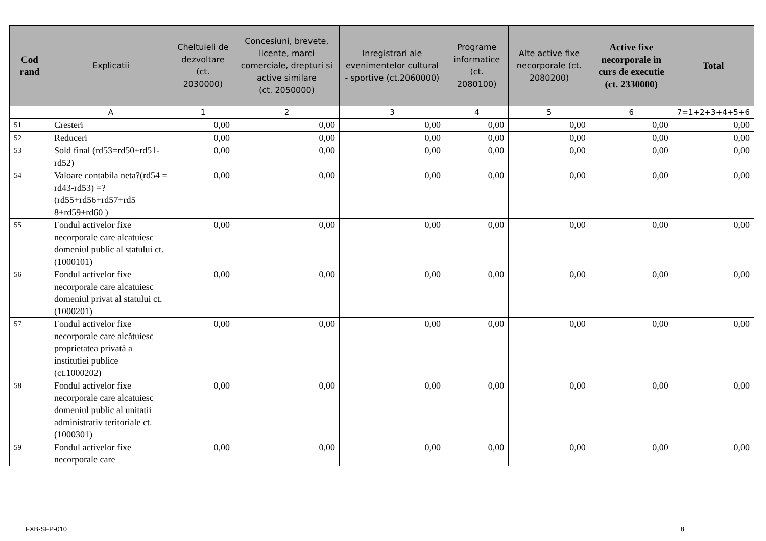| Cod rand | Explicatii | Cheltuieli de dezvoltare (ct. 2030000) | Concesiuni, brevete, licente, marci comerciale, drepturi si active similare (ct. 2050000) | Inregistrari ale evenimentelor cultural - sportive (ct.2060000) | Programe informatice (ct. 2080100) | Alte active fixe necorporale (ct. 2080200) | Active fixe necorporale in curs de executie (ct. 2330000) | Total |
| --- | --- | --- | --- | --- | --- | --- | --- | --- |
| | A | 1 | 2 | 3 | 4 | 5 | 6 | 7=1+2+3+4+5+6 |
| 51 | Cresteri | 0,00 | 0,00 | 0,00 | 0,00 | 0,00 | 0,00 | 0,00 |
| 52 | Reduceri | 0,00 | 0,00 | 0,00 | 0,00 | 0,00 | 0,00 | 0,00 |
| 53 | Sold final (rd53=rd50+rd51-rd52) | 0,00 | 0,00 | 0,00 | 0,00 | 0,00 | 0,00 | 0,00 |
| 54 | Valoare contabila neta?(rd54 = rd43-rd53) =?(rd55+rd56+rd57+rd5 8+rd59+rd60 ) | 0,00 | 0,00 | 0,00 | 0,00 | 0,00 | 0,00 | 0,00 |
| 55 | Fondul activelor fixe necorporale care alcatuiesc domeniul public al statului ct. (1000101) | 0,00 | 0,00 | 0,00 | 0,00 | 0,00 | 0,00 | 0,00 |
| 56 | Fondul activelor fixe necorporale care alcatuiesc domeniul privat al statului ct. (1000201) | 0,00 | 0,00 | 0,00 | 0,00 | 0,00 | 0,00 | 0,00 |
| 57 | Fondul activelor fixe necorporale care alcătuiesc proprietatea privată a institutiei publice (ct.1000202) | 0,00 | 0,00 | 0,00 | 0,00 | 0,00 | 0,00 | 0,00 |
| 58 | Fondul activelor fixe necorporale care alcatuiesc domeniul public al unitatii administrativ teritoriale ct. (1000301) | 0,00 | 0,00 | 0,00 | 0,00 | 0,00 | 0,00 | 0,00 |
| 59 | Fondul activelor fixe necorporale care | 0,00 | 0,00 | 0,00 | 0,00 | 0,00 | 0,00 | 0,00 |
FXB-SFP-010 8